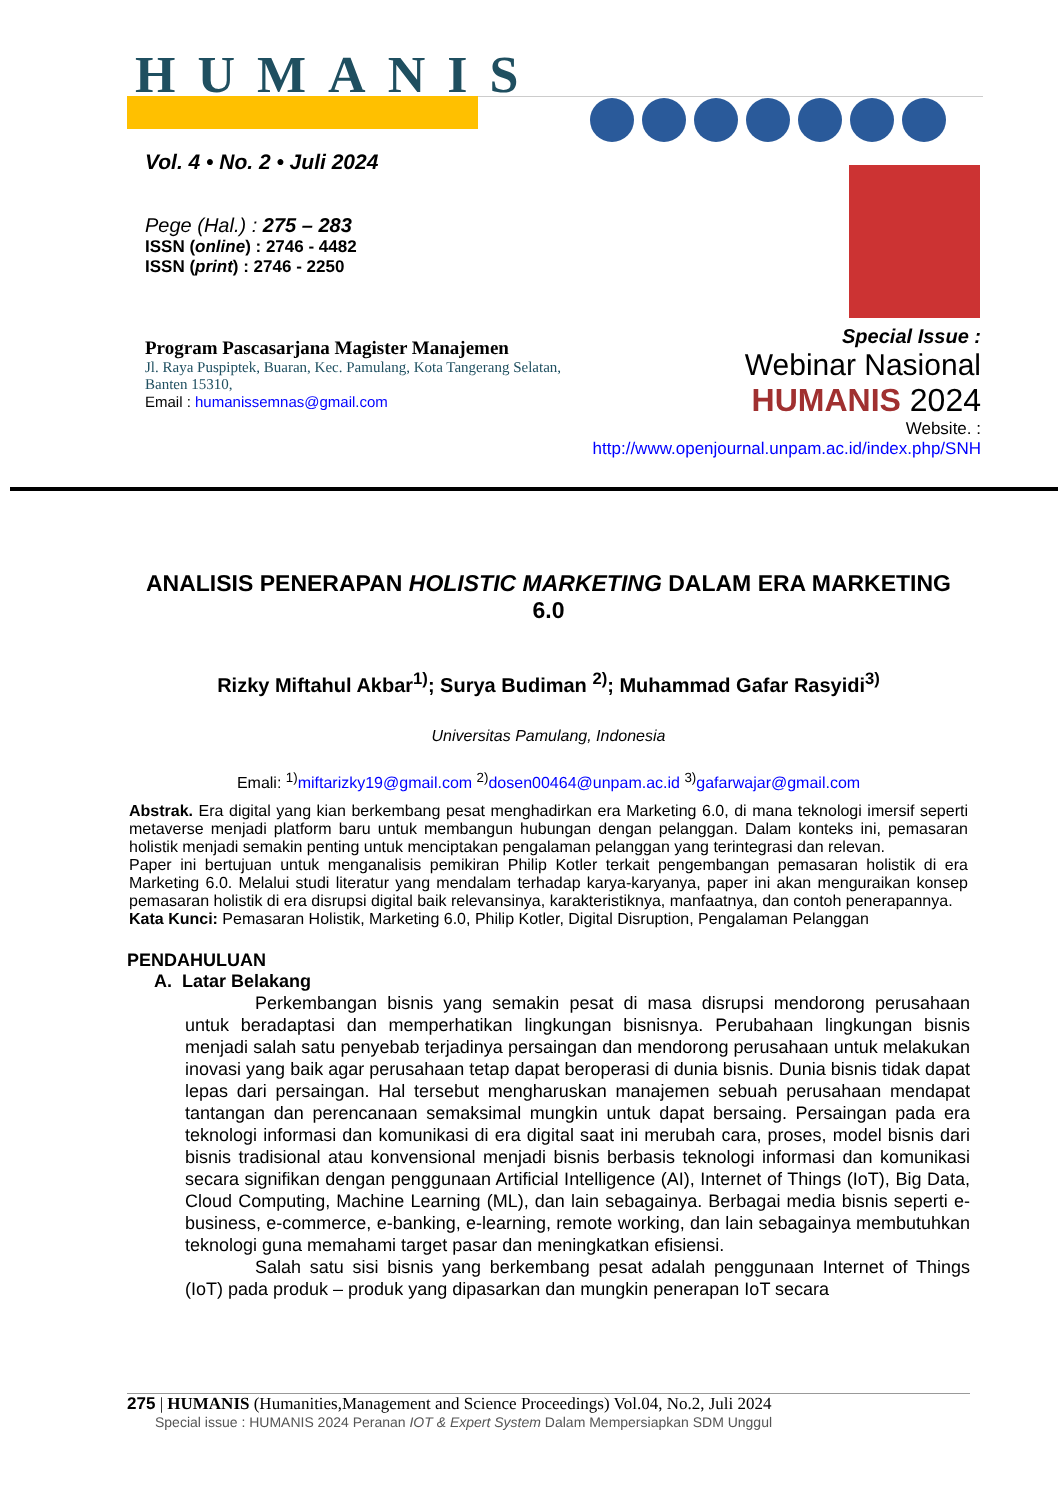HUMANIS
Vol. 4 • No. 2 • Juli 2024
Pege (Hal.) : 275 – 283
ISSN (online) : 2746 - 4482
ISSN (print) : 2746 - 2250
Program Pascasarjana Magister Manajemen
Jl. Raya Puspiptek, Buaran, Kec. Pamulang, Kota Tangerang Selatan, Banten 15310,
Email : humanissemnas@gmail.com
Special Issue :
Webinar Nasional
HUMANIS 2024
Website. :
http://www.openjournal.unpam.ac.id/index.php/SNH
ANALISIS PENERAPAN HOLISTIC MARKETING DALAM ERA MARKETING 6.0
Rizky Miftahul Akbar<sup>1)</sup>; Surya Budiman <sup>2)</sup>; Muhammad Gafar Rasyidi<sup>3)</sup>
Universitas Pamulang, Indonesia
Emali: <sup>1)</sup>miftarizky19@gmail.com <sup>2)</sup>dosen00464@unpam.ac.id <sup>3)</sup>gafarwajar@gmail.com
Abstrak. Era digital yang kian berkembang pesat menghadirkan era Marketing 6.0, di mana teknologi imersif seperti metaverse menjadi platform baru untuk membangun hubungan dengan pelanggan. Dalam konteks ini, pemasaran holistik menjadi semakin penting untuk menciptakan pengalaman pelanggan yang terintegrasi dan relevan.
Paper ini bertujuan untuk menganalisis pemikiran Philip Kotler terkait pengembangan pemasaran holistik di era Marketing 6.0. Melalui studi literatur yang mendalam terhadap karya-karyanya, paper ini akan menguraikan konsep pemasaran holistik di era disrupsi digital baik relevansinya, karakteristiknya, manfaatnya, dan contoh penerapannya.
Kata Kunci: Pemasaran Holistik, Marketing 6.0, Philip Kotler, Digital Disruption, Pengalaman Pelanggan
PENDAHULUAN
A. Latar Belakang
Perkembangan bisnis yang semakin pesat di masa disrupsi mendorong perusahaan untuk beradaptasi dan memperhatikan lingkungan bisnisnya. Perubahaan lingkungan bisnis menjadi salah satu penyebab terjadinya persaingan dan mendorong perusahaan untuk melakukan inovasi yang baik agar perusahaan tetap dapat beroperasi di dunia bisnis. Dunia bisnis tidak dapat lepas dari persaingan. Hal tersebut mengharuskan manajemen sebuah perusahaan mendapat tantangan dan perencanaan semaksimal mungkin untuk dapat bersaing. Persaingan pada era teknologi informasi dan komunikasi di era digital saat ini merubah cara, proses, model bisnis dari bisnis tradisional atau konvensional menjadi bisnis berbasis teknologi informasi dan komunikasi secara signifikan dengan penggunaan Artificial Intelligence (AI), Internet of Things (IoT), Big Data, Cloud Computing, Machine Learning (ML), dan lain sebagainya. Berbagai media bisnis seperti e-business, e-commerce, e-banking, e-learning, remote working, dan lain sebagainya membutuhkan teknologi guna memahami target pasar dan meningkatkan efisiensi.
Salah satu sisi bisnis yang berkembang pesat adalah penggunaan Internet of Things (IoT) pada produk – produk yang dipasarkan dan mungkin penerapan IoT secara
275 | HUMANIS (Humanities,Management and Science Proceedings) Vol.04, No.2, Juli 2024
Special issue : HUMANIS 2024 Peranan IOT & Expert System Dalam Mempersiapkan SDM Unggul